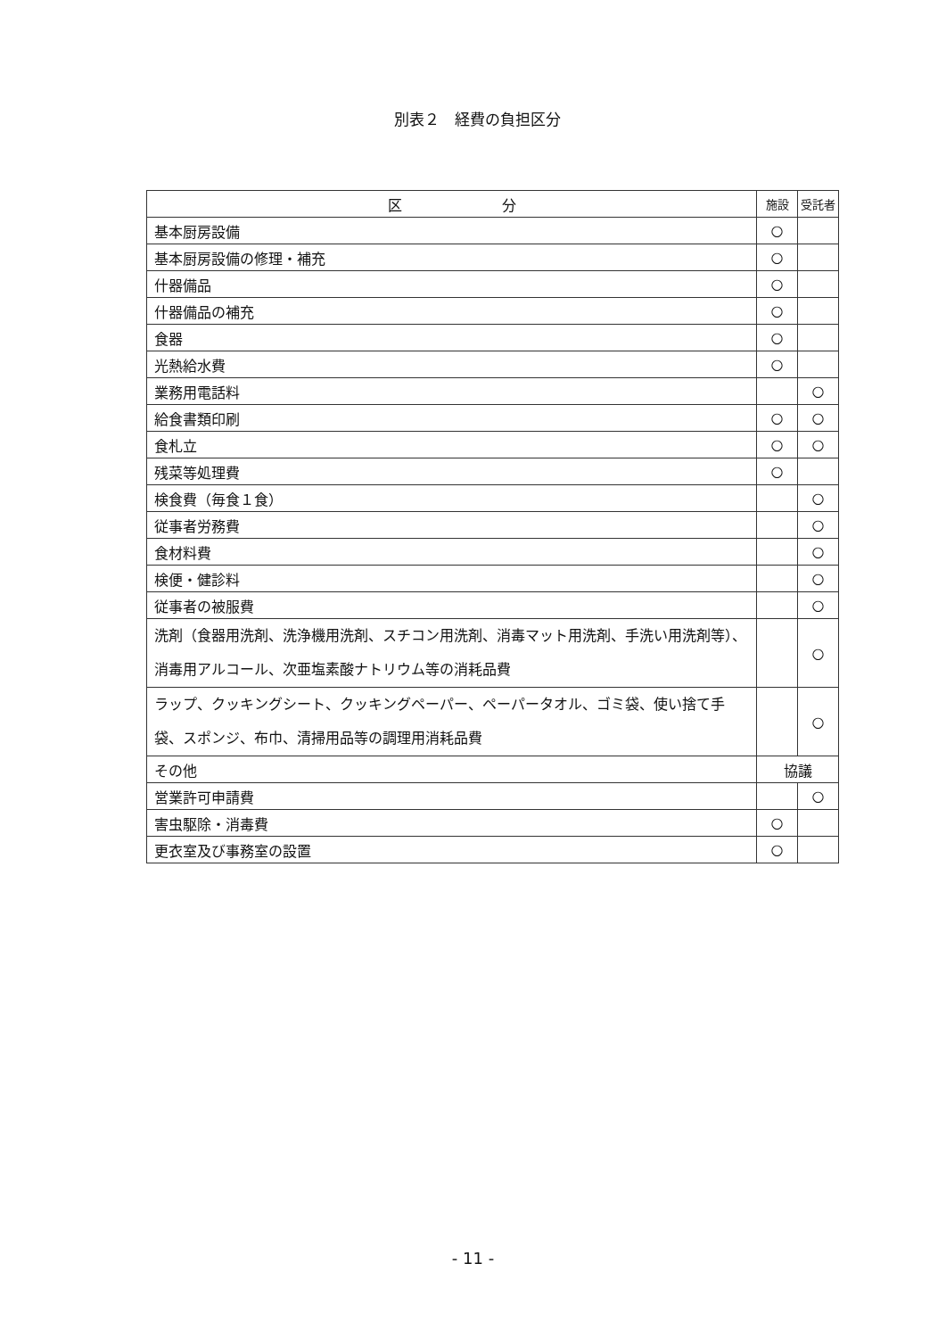別表２　経費の負担区分
| 区 分 | 施設 | 受託者 |
| --- | --- | --- |
| 基本厨房設備 | ○ | |
| 基本厨房設備の修理・補充 | ○ | |
| 什器備品 | ○ | |
| 什器備品の補充 | ○ | |
| 食器 | ○ | |
| 光熱給水費 | ○ | |
| 業務用電話料 | | ○ |
| 給食書類印刷 | ○ | ○ |
| 食札立 | ○ | ○ |
| 残菜等処理費 | ○ | |
| 検食費（毎食１食） | | ○ |
| 従事者労務費 | | ○ |
| 食材料費 | | ○ |
| 検便・健診料 | | ○ |
| 従事者の被服費 | | ○ |
| 洗剤（食器用洗剤、洗浄機用洗剤、スチコン用洗剤、消毒マット用洗剤、手洗い用洗剤等）、消毒用アルコール、次亜塩素酸ナトリウム等の消耗品費 | | ○ |
| ラップ、クッキングシート、クッキングペーパー、ペーパータオル、ゴミ袋、使い捨て手袋、スポンジ、布巾、清掃用品等の調理用消耗品費 | | ○ |
| その他 | 協議 | |
| 営業許可申請費 | | ○ |
| 害虫駆除・消毒費 | ○ | |
| 更衣室及び事務室の設置 | ○ | |
- 11 -